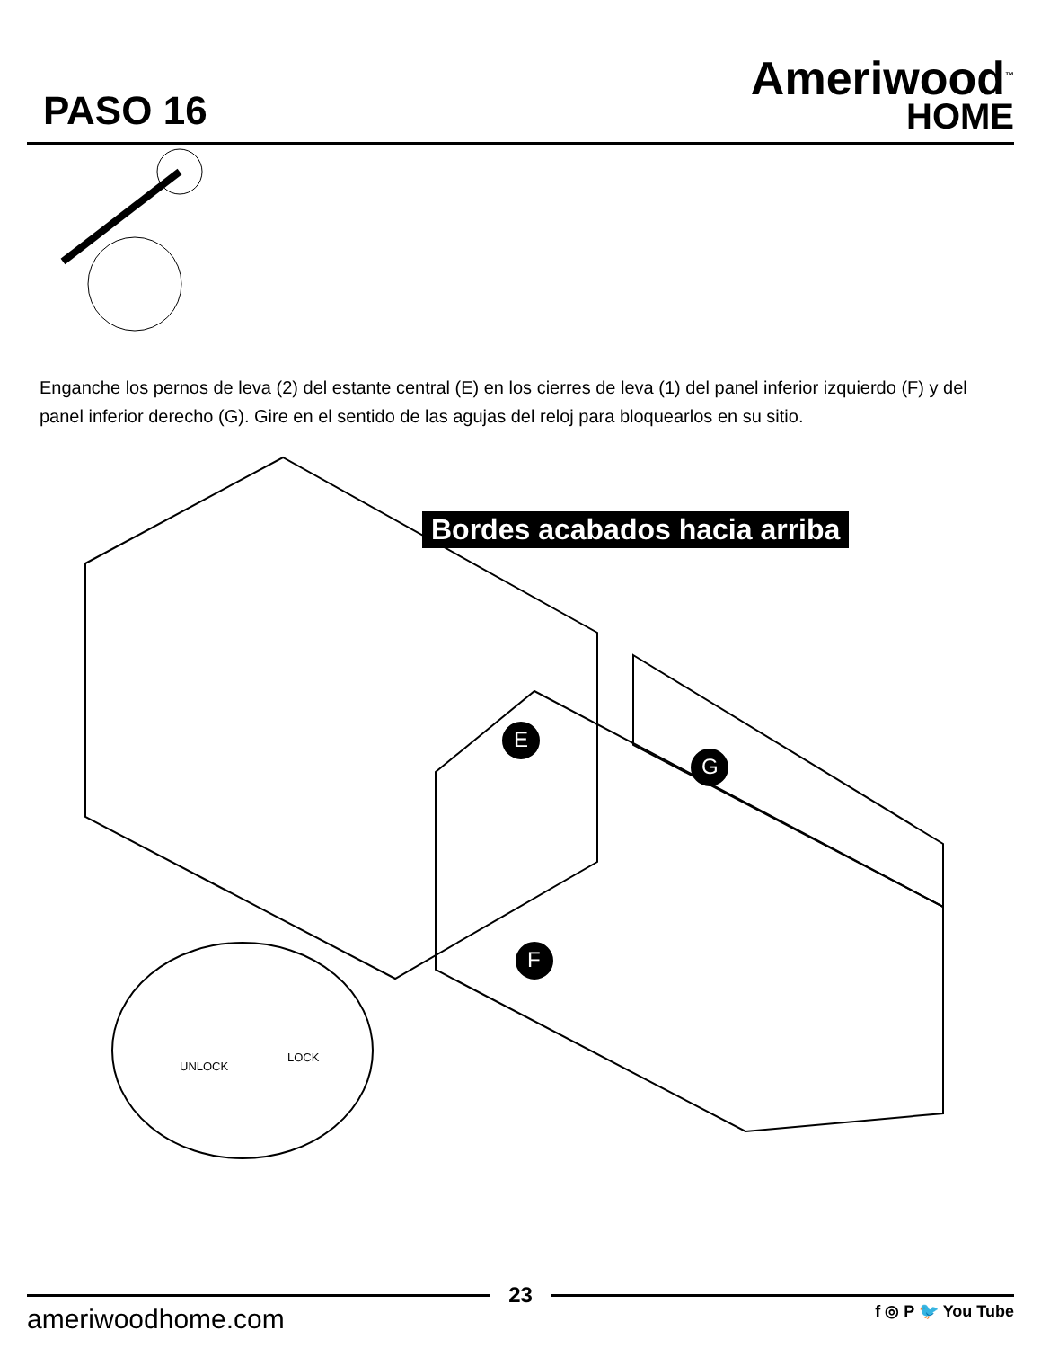PASO 16
Ameriwood<sup>™</sup>
HOME
Enganche los pernos de leva (2) del estante central (E) en los cierres de leva (1) del panel inferior izquierdo (F) y del panel inferior derecho (G). Gire en el sentido de las agujas del reloj para bloquearlos en su sitio.
Bordes acabados hacia arriba
E
G
F
UNLOCK
LOCK
23
ameriwoodhome.com
f ◎ P 🐦 You Tube